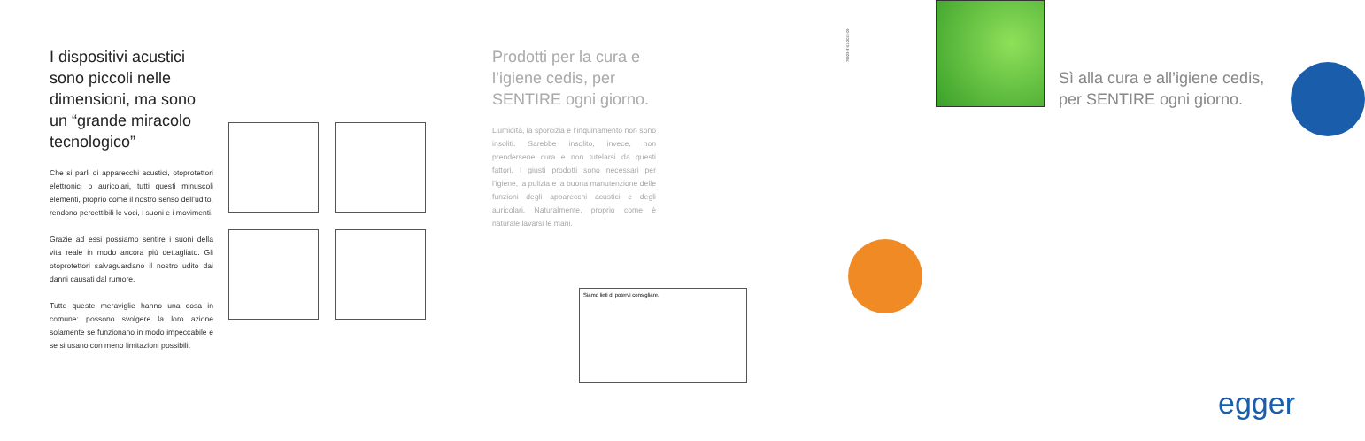I dispositivi acustici sono piccoli nelle dimensioni, ma sono un “grande miracolo tecnologico”
Che si parli di apparecchi acustici, otoprotettori elettronici o auricolari, tutti questi minuscoli elementi, proprio come il nostro senso dell’udito, rendono percettibili le voci, i suoni e i movimenti.
Grazie ad essi possiamo sentire i suoni della vita reale in modo ancora più dettagliato. Gli otoprotettori salvaguardano il nostro udito dai danni causati dal rumore.
Tutte queste meraviglie hanno una cosa in comune: possono svolgere la loro azione solamente se funzionano in modo impeccabile e se si usano con meno limitazioni possibili.
Prodotti per la cura e l’igiene cedis, per SENTIRE ogni giorno.
L’umidità, la sporcizia e l’inquinamento non sono insoliti. Sarebbe insolito, invece, non prendersene cura e non tutelarsi da questi fattori. I giusti prodotti sono necessari per l’igiene, la pulizia e la buona manutenzione delle funzioni degli apparecchi acustici e degli auricolari. Naturalmente, proprio come è naturale lavarsi le mani.
Siamo lieti di potervi consigliare.
79923-IT-01-2015-09
Sì alla cura e all’igiene cedis,
per SENTIRE ogni giorno.
egger